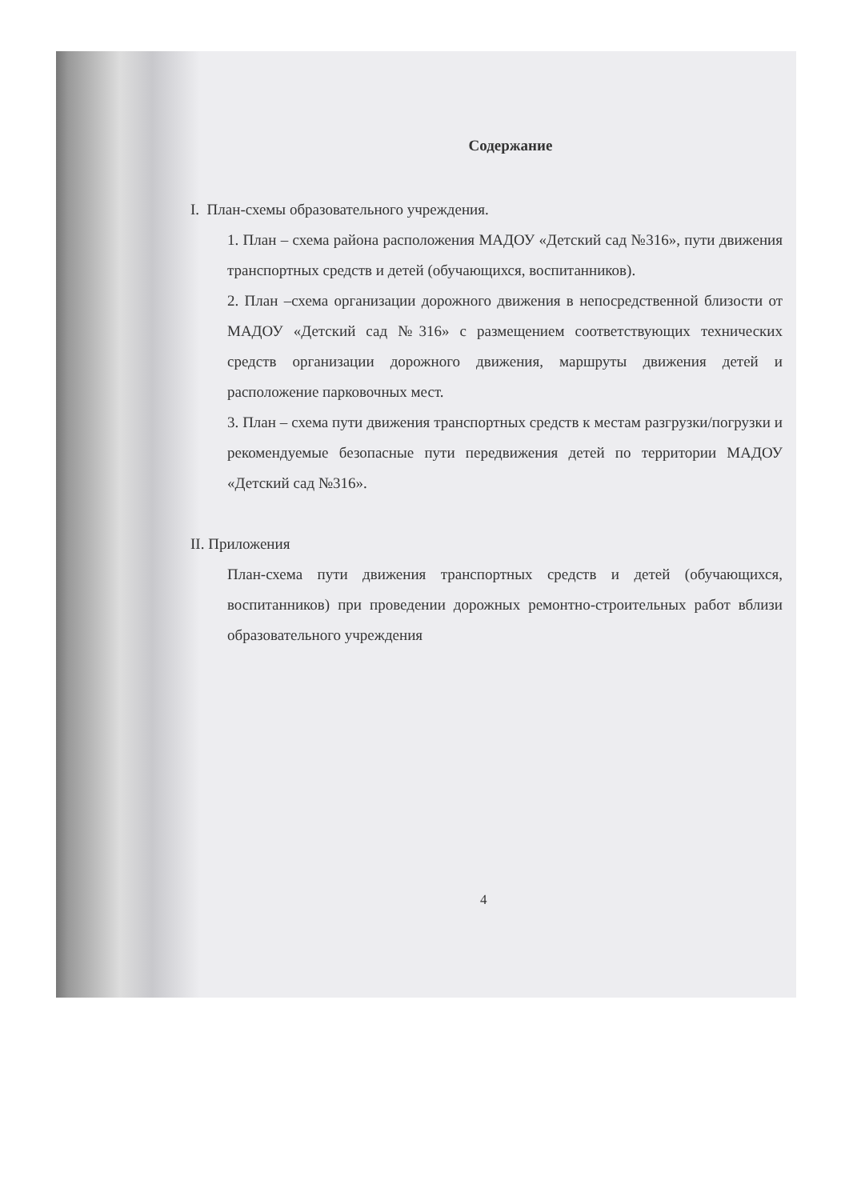Содержание
I. План-схемы образовательного учреждения.
1. План – схема района расположения МАДОУ «Детский сад №316», пути движения транспортных средств и детей (обучающихся, воспитанников).
2. План –схема организации дорожного движения в непосредственной близости от МАДОУ «Детский сад №316» с размещением соответствующих технических средств организации дорожного движения, маршруты движения детей и расположение парковочных мест.
3. План – схема пути движения транспортных средств к местам разгрузки/погрузки и рекомендуемые безопасные пути передвижения детей по территории МАДОУ «Детский сад №316».
II. Приложения
План-схема пути движения транспортных средств и детей (обучающихся, воспитанников) при проведении дорожных ремонтно-строительных работ вблизи образовательного учреждения
4